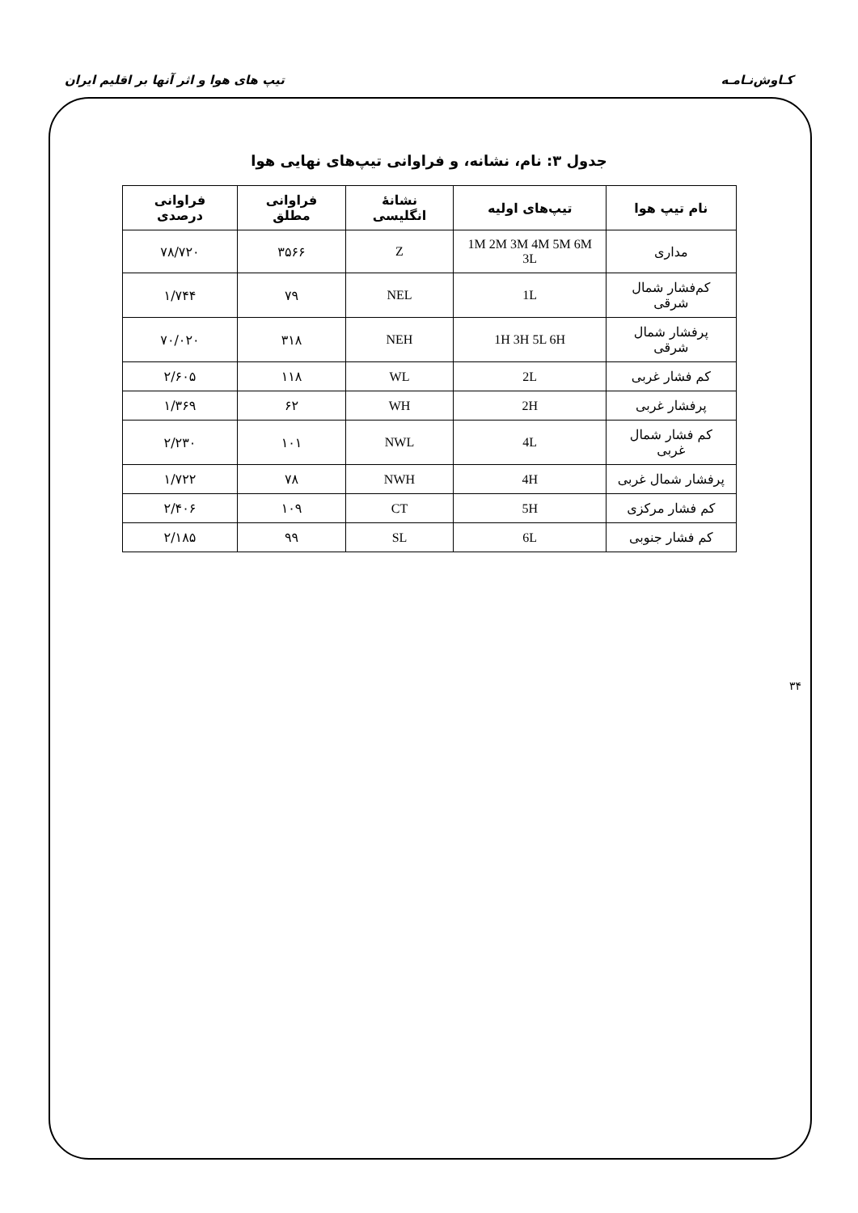کـاوش‌نـامـه تیپ های هوا و اثر آنها بر اقلیم ایران
جدول ۳: نام، نشانه، و فراوانی تیپ‌های نهایی هوا
| نام تیپ هوا | تیپ‌های اولیه | نشانهٔ انگلیسی | فراوانی مطلق | فراوانی درصدی |
| --- | --- | --- | --- | --- |
| مداری | 1M 2M 3M 4M 5M 6M 3L | Z | ۳۵۶۶ | ۷۸/۷۲۰ |
| کم‌فشار شمال شرقی | 1L | NEL | ۷۹ | ۱/۷۴۴ |
| پرفشار شمال شرقی | 1H 3H 5L 6H | NEH | ۳۱۸ | ۷۰/۰۲۰ |
| کم فشار غربی | 2L | WL | ۱۱۸ | ۲/۶۰۵ |
| پرفشار غربی | 2H | WH | ۶۲ | ۱/۳۶۹ |
| کم فشار شمال غربی | 4L | NWL | ۱۰۱ | ۲/۲۳۰ |
| پرفشار شمال غربی | 4H | NWH | ۷۸ | ۱/۷۲۲ |
| کم فشار مرکزی | 5H | CT | ۱۰۹ | ۲/۴۰۶ |
| کم فشار جنوبی | 6L | SL | ۹۹ | ۲/۱۸۵ |
۳۴